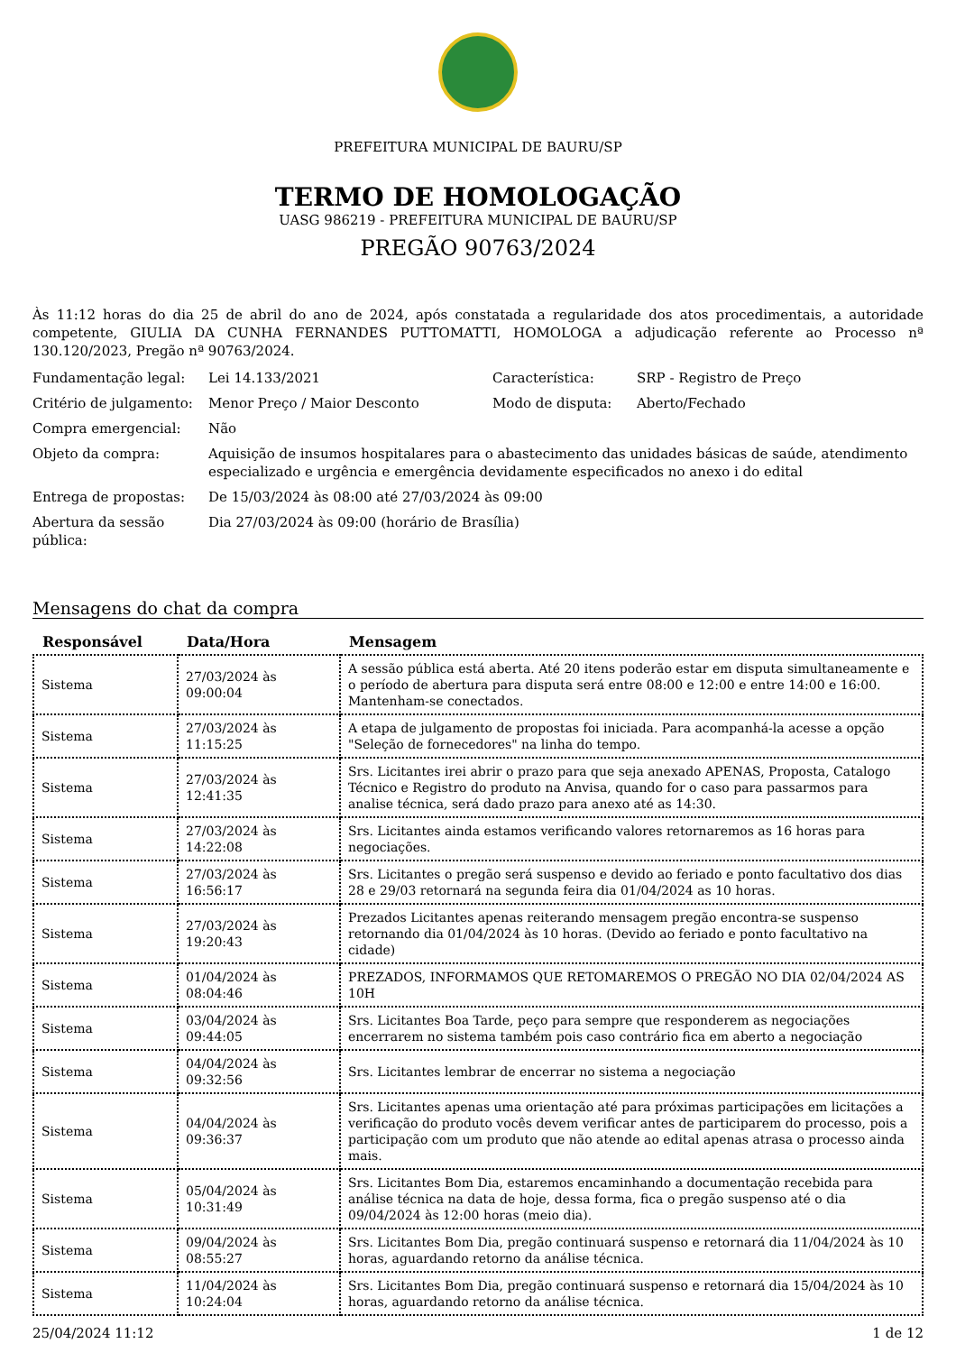PREFEITURA MUNICIPAL DE BAURU/SP
TERMO DE HOMOLOGAÇÃO
UASG 986219 - PREFEITURA MUNICIPAL DE BAURU/SP
PREGÃO 90763/2024
Às 11:12 horas do dia 25 de abril do ano de 2024, após constatada a regularidade dos atos procedimentais, a autoridade competente, GIULIA DA CUNHA FERNANDES PUTTOMATTI, HOMOLOGA a adjudicação referente ao Processo nª 130.120/2023, Pregão nª 90763/2024.
| Fundamentação legal: | Lei 14.133/2021 | Característica: | SRP - Registro de Preço |
| Critério de julgamento: | Menor Preço / Maior Desconto | Modo de disputa: | Aberto/Fechado |
| Compra emergencial: | Não | | |
| Objeto da compra: | Aquisição de insumos hospitalares para o abastecimento das unidades básicas de saúde, atendimento especializado e urgência e emergência devidamente especificados no anexo i do edital | | |
| Entrega de propostas: | De 15/03/2024 às 08:00 até 27/03/2024 às 09:00 | | |
| Abertura da sessão pública: | Dia 27/03/2024 às 09:00 (horário de Brasília) | | |
Mensagens do chat da compra
| Responsável | Data/Hora | Mensagem |
| --- | --- | --- |
| Sistema | 27/03/2024 às 09:00:04 | A sessão pública está aberta. Até 20 itens poderão estar em disputa simultaneamente e o período de abertura para disputa será entre 08:00 e 12:00 e entre 14:00 e 16:00. Mantenham-se conectados. |
| Sistema | 27/03/2024 às 11:15:25 | A etapa de julgamento de propostas foi iniciada. Para acompanhá-la acesse a opção "Seleção de fornecedores" na linha do tempo. |
| Sistema | 27/03/2024 às 12:41:35 | Srs. Licitantes irei abrir o prazo para que seja anexado APENAS, Proposta, Catalogo Técnico e Registro do produto na Anvisa, quando for o caso para passarmos para analise técnica, será dado prazo para anexo até as 14:30. |
| Sistema | 27/03/2024 às 14:22:08 | Srs. Licitantes ainda estamos verificando valores retornaremos as 16 horas para negociações. |
| Sistema | 27/03/2024 às 16:56:17 | Srs. Licitantes o pregão será suspenso e devido ao feriado e ponto facultativo dos dias 28 e 29/03 retornará na segunda feira dia 01/04/2024 as 10 horas. |
| Sistema | 27/03/2024 às 19:20:43 | Prezados Licitantes apenas reiterando mensagem pregão encontra-se suspenso retornando dia 01/04/2024 às 10 horas. (Devido ao feriado e ponto facultativo na cidade) |
| Sistema | 01/04/2024 às 08:04:46 | PREZADOS, INFORMAMOS QUE RETOMAREMOS O PREGÃO NO DIA 02/04/2024 AS 10H |
| Sistema | 03/04/2024 às 09:44:05 | Srs. Licitantes Boa Tarde, peço para sempre que responderem as negociações encerrarem no sistema também pois caso contrário fica em aberto a negociação |
| Sistema | 04/04/2024 às 09:32:56 | Srs. Licitantes lembrar de encerrar no sistema a negociação |
| Sistema | 04/04/2024 às 09:36:37 | Srs. Licitantes apenas uma orientação até para próximas participações em licitações a verificação do produto vocês devem verificar antes de participarem do processo, pois a participação com um produto que não atende ao edital apenas atrasa o processo ainda mais. |
| Sistema | 05/04/2024 às 10:31:49 | Srs. Licitantes Bom Dia, estaremos encaminhando a documentação recebida para análise técnica na data de hoje, dessa forma, fica o pregão suspenso até o dia 09/04/2024 às 12:00 horas (meio dia). |
| Sistema | 09/04/2024 às 08:55:27 | Srs. Licitantes Bom Dia, pregão continuará suspenso e retornará dia 11/04/2024 às 10 horas, aguardando retorno da análise técnica. |
| Sistema | 11/04/2024 às 10:24:04 | Srs. Licitantes Bom Dia, pregão continuará suspenso e retornará dia 15/04/2024 às 10 horas, aguardando retorno da análise técnica. |
25/04/2024 11:12 1 de 12